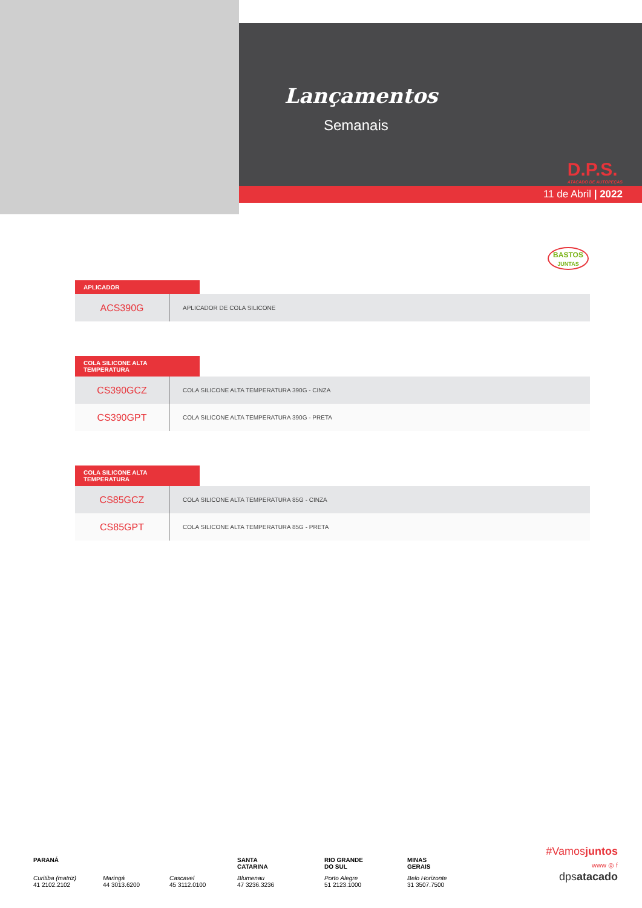Lançamentos
Semanais
D.P.S.
ATACADO DE AUTOPEÇAS
11 de Abril | 2022
BASTOS
JUNTAS
APLICADOR
| ACS390G | APLICADOR DE COLA SILICONE |
COLA SILICONE ALTA TEMPERATURA
| CS390GCZ | COLA SILICONE ALTA TEMPERATURA 390G - CINZA |
| CS390GPT | COLA SILICONE ALTA TEMPERATURA 390G - PRETA |
COLA SILICONE ALTA TEMPERATURA
| CS85GCZ | COLA SILICONE ALTA TEMPERATURA 85G - CINZA |
| CS85GPT | COLA SILICONE ALTA TEMPERATURA 85G - PRETA |
PARANÁ
Curitiba (matriz)
41 2102.2102
Maringá
44 3013.6200
Cascavel
45 3112.0100
SANTA
CATARINA
Blumenau
47 3236.3236
RIO GRANDE
DO SUL
Porto Alegre
51 2123.1000
MINAS
GERAIS
Belo Horizonte
31 3507.7500
#Vamosjuntos
www ◎ f
dpsatacado